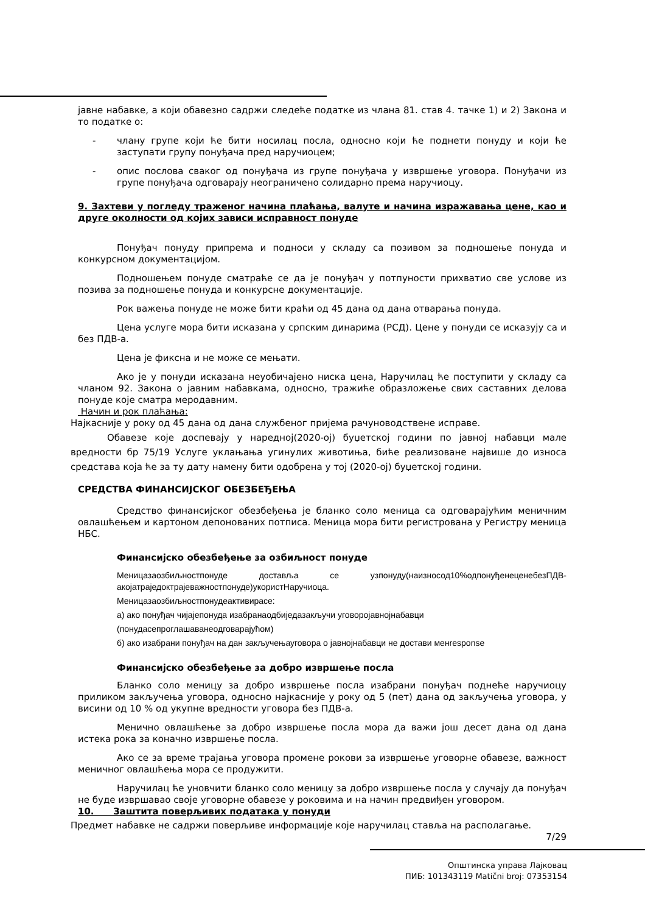јавне набавке, а који обавезно садржи следеће податке из члана 81. став 4. тачке 1) и 2) Закона и то податке о:
- члану групе који ће бити носилац посла, односно који ће поднети понуду и који ће заступати групу понуђача пред наручиоцем;
- опис послова сваког од понуђача из групе понуђача у извршење уговора. Понуђачи из групе понуђача одговарају неограничено солидарно према наручиоцу.
9. Захтеви у погледу траженог начина плаћања, валуте и начина изражавања цене, као и друге околности од којих зависи исправност понуде
Понуђач понуду припрема и подноси у складу са позивом за подношење понуда и конкурсном документацијом.
Подношењем понуде сматраће се да је понуђач у потпуности прихватио све услове из позива за подношење понуда и конкурсне документације.
Рок важења понуде не може бити краћи од 45 дана од дана отварања понуда.
Цена услуге мора бити исказана у српским динарима (РСД). Цене у понуди се исказују са и без ПДВ-а.
Цена је фиксна и не може се мењати.
Ако је у понуди исказана неуобичајено ниска цена, Наручилац ће поступити у складу са чланом 92. Закона о јавним набавкама, односно, тражиће образложење свих саставних делова понуде које сматра меродавним.
Начин и рок плаћања:
Најкасније у року од 45 дана од дана службеног пријема рачуноводствене исправе.
Обавезе које доспевају у наредној(2020-ој) буџетској години по јавној набавци мале вредности бр 75/19 Услуге уклањања угинулих животиња, биће реализоване највише до износа средстава која ће за ту дату намену бити одобрена у тој (2020-ој) буџетској години.
СРЕДСТВА ФИНАНСИЈСКОГ ОБЕЗБЕЂЕЊА
Средство финансијског обезбеђења је бланко соло меница са одговарајућим меничним овлашћењем и картоном депонованих потписа. Меница мора бити регистрована у Регистру меница НБС.
Финансијско обезбеђење за озбиљност понуде
Меницазаозбиљностпонуде достављa се узпонуду(наизносод10%одпонуђенеценебезПДВ-акојатраједоктрајеважностпонуде)укористНаручиоца.
Меницазаозбиљностпонудеактивирасе:
а) ако понуђач чијајепонуда изабранаодбиједазакључи уговоројавнојнабавци
(понудасепроглашаванеодговарајућом)
б) ако изабрани понуђач на дан закључењауговора о јавнојнабавци не достави менresponse
Финансијско обезбеђење за добро извршење посла
Бланко соло меницу за добро извршење посла изабрани понуђач поднеће наручиоцу приликом закључења уговора, односно најкасније у року од 5 (пет) дана од закључења уговора, у висини од 10 % од укупне вредности уговора без ПДВ-а.
Менично овлашћење за добро извршење посла мора да важи још десет дана од дана истека рока за коначно извршење посла.
Ако се за време трајања уговора промене рокови за извршење уговорне обавезе, важност меничног овлашћења мора се продужити.
Наручилац ће уновчити бланко соло меницу за добро извршење посла у случају да понуђач не буде извршавао своје уговорне обавезе у роковима и на начин предвиђен уговором.
10. Заштита поверљивих података у понуди
Предмет набавке не садржи поверљиве информације које наручилац ставља на располагање.
7/29
Општинска управа Лајковац
ПИБ: 101343119 Matični broj: 07353154